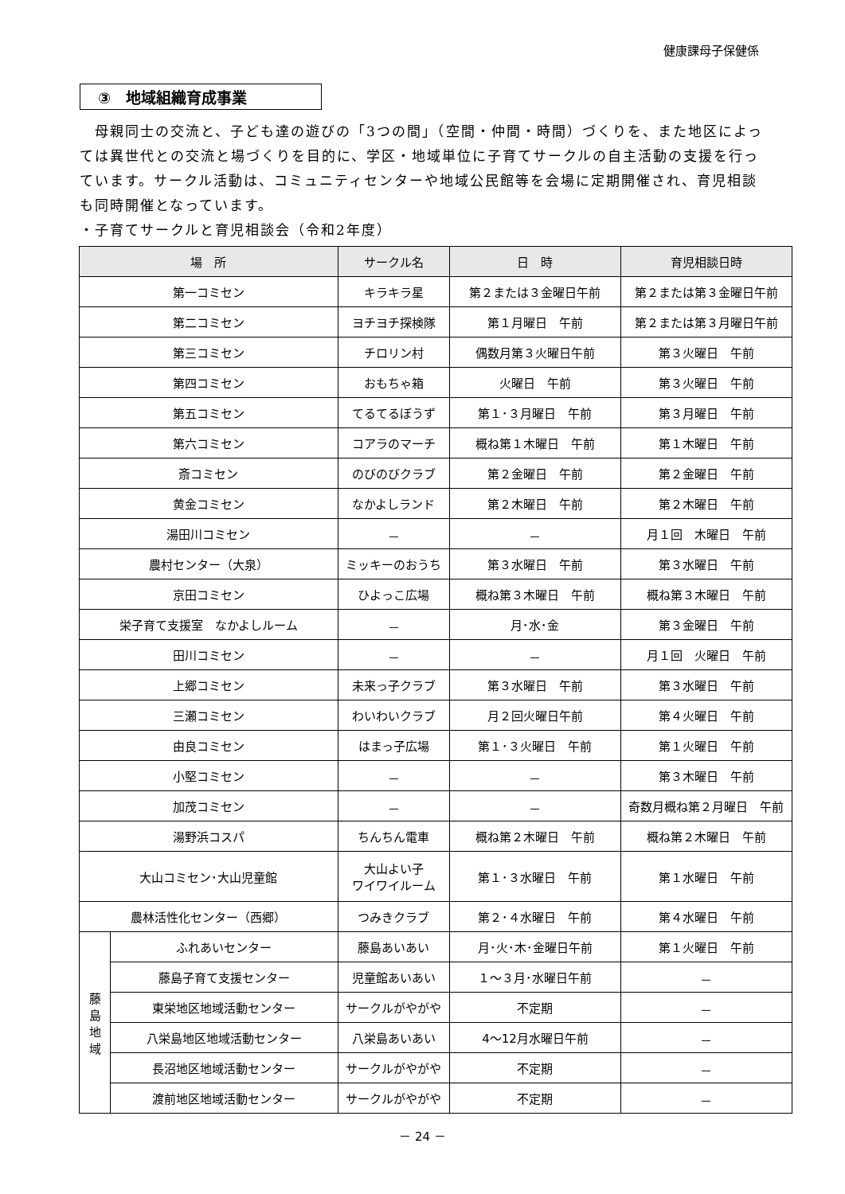健康課母子保健係
③　地域組織育成事業
　母親同士の交流と、子ども達の遊びの「3つの間」（空間・仲間・時間）づくりを、また地区によっては異世代との交流と場づくりを目的に、学区・地域単位に子育てサークルの自主活動の支援を行っています。サークル活動は、コミュニティセンターや地域公民館等を会場に定期開催され、育児相談も同時開催となっています。
・子育てサークルと育児相談会（令和2年度）
| 場 所 | | サークル名 | 日 時 | 育児相談日時 |
| --- | --- | --- | --- | --- |
| 第一コミセン | | キラキラ星 | 第２または３金曜日午前 | 第２または第３金曜日午前 |
| 第二コミセン | | ヨチヨチ探検隊 | 第１月曜日 午前 | 第２または第３月曜日午前 |
| 第三コミセン | | チロリン村 | 偶数月第３火曜日午前 | 第３火曜日 午前 |
| 第四コミセン | | おもちゃ箱 | 火曜日 午前 | 第３火曜日 午前 |
| 第五コミセン | | てるてるぼうず | 第１･３月曜日 午前 | 第３月曜日 午前 |
| 第六コミセン | | コアラのマーチ | 概ね第１木曜日 午前 | 第１木曜日 午前 |
| 斎コミセン | | のびのびクラブ | 第２金曜日 午前 | 第２金曜日 午前 |
| 黄金コミセン | | なかよしランド | 第２木曜日 午前 | 第２木曜日 午前 |
| 湯田川コミセン | | － | － | 月１回 木曜日 午前 |
| 農村センター（大泉） | | ミッキーのおうち | 第３水曜日 午前 | 第３水曜日 午前 |
| 京田コミセン | | ひよっこ広場 | 概ね第３木曜日 午前 | 概ね第３木曜日 午前 |
| 栄子育て支援室 なかよしルーム | | － | 月･水･金 | 第３金曜日 午前 |
| 田川コミセン | | － | － | 月１回 火曜日 午前 |
| 上郷コミセン | | 未来っ子クラブ | 第３水曜日 午前 | 第３水曜日 午前 |
| 三瀬コミセン | | わいわいクラブ | 月２回火曜日午前 | 第４火曜日 午前 |
| 由良コミセン | | はまっ子広場 | 第１･３火曜日 午前 | 第１火曜日 午前 |
| 小堅コミセン | | － | － | 第３木曜日 午前 |
| 加茂コミセン | | － | － | 奇数月概ね第２月曜日 午前 |
| 湯野浜コスパ | | ちんちん電車 | 概ね第２木曜日 午前 | 概ね第２木曜日 午前 |
| 大山コミセン･大山児童館 | | 大山よい子 ワイワイルーム | 第１･３水曜日 午前 | 第１水曜日 午前 |
| 農林活性化センター（西郷） | | つみきクラブ | 第２･４水曜日 午前 | 第４水曜日 午前 |
| 藤 島 地 域 | ふれあいセンター | 藤島あいあい | 月･火･木･金曜日午前 | 第１火曜日 午前 |
| | 藤島子育て支援センター | 児童館あいあい | １～３月･水曜日午前 | － |
| | 東栄地区地域活動センター | サークルがやがや | 不定期 | － |
| | 八栄島地区地域活動センター | 八栄島あいあい | 4～12月水曜日午前 | － |
| | 長沼地区地域活動センター | サークルがやがや | 不定期 | － |
| | 渡前地区地域活動センター | サークルがやがや | 不定期 | － |
－ 24 －